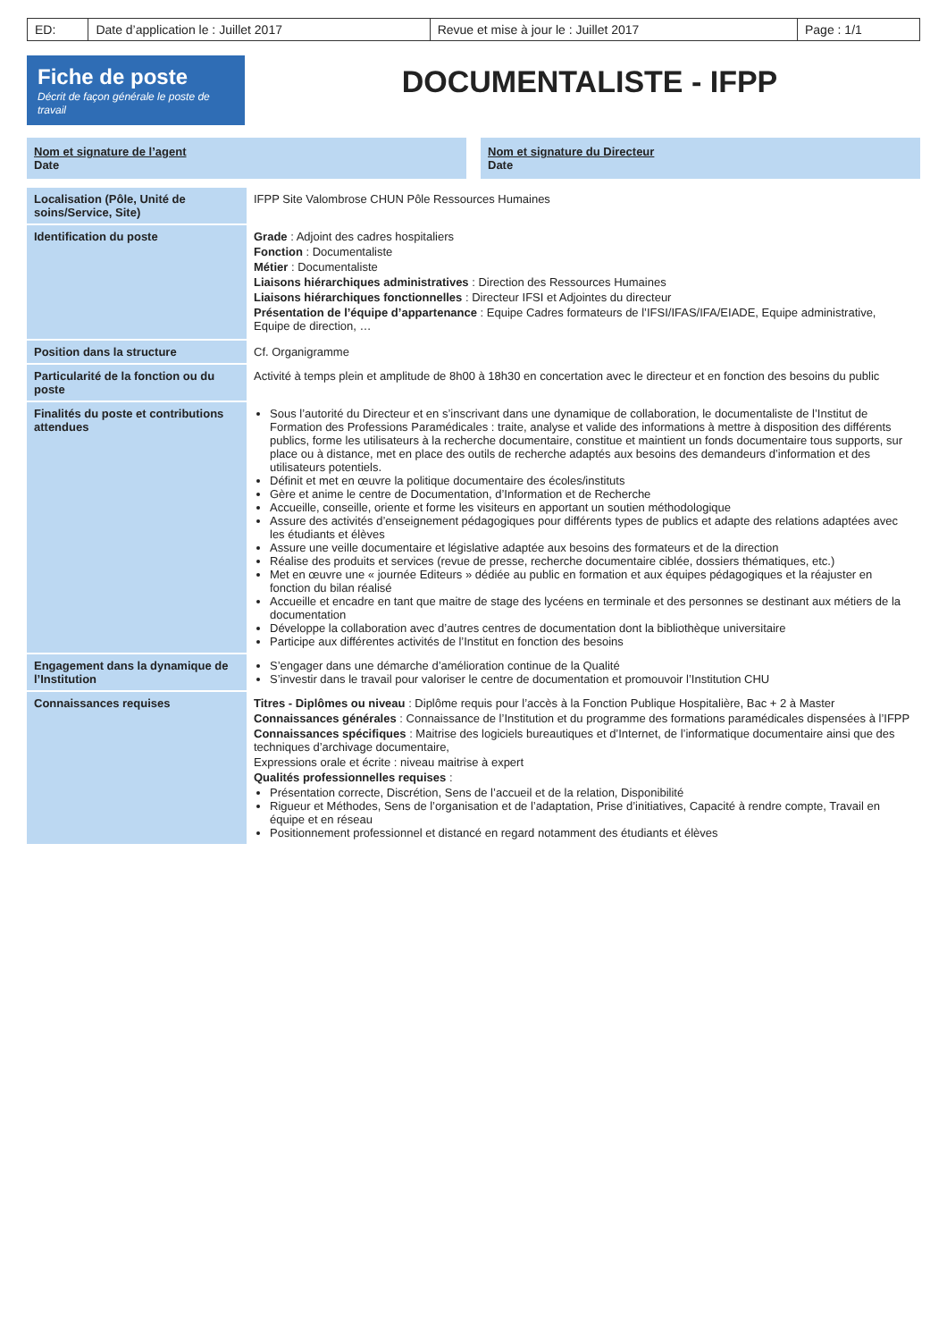| ED: | Date d’application le : Juillet 2017 | Revue et mise à jour le : Juillet 2017 | Page : 1/1 |
Fiche de poste
Décrit de façon générale le poste de travail
DOCUMENTALISTE - IFPP
Nom et signature de l’agent
Date
Nom et signature du Directeur
Date
| Localisation (Pôle, Unité de soins/Service, Site) | IFPP Site Valombrose CHUN Pôle Ressources Humaines |
| Identification du poste | Grade : Adjoint des cadres hospitaliers Fonction : Documentaliste Métier : Documentaliste Liaisons hiérarchiques administratives : Direction des Ressources Humaines Liaisons hiérarchiques fonctionnelles : Directeur IFSI et Adjointes du directeur Présentation de l’équipe d’appartenance : Equipe Cadres formateurs de l’IFSI/IFAS/IFA/EIADE, Equipe administrative, Equipe de direction, … |
| Position dans la structure | Cf. Organigramme |
| Particularité de la fonction ou du poste | Activité à temps plein et amplitude de 8h00 à 18h30 en concertation avec le directeur et en fonction des besoins du public |
| Finalités du poste et contributions attendues | Sous l’autorité du Directeur et en s’inscrivant dans une dynamique de collaboration, le documentaliste de l’Institut de Formation des Professions Paramédicales : traite, analyse et valide des informations à mettre à disposition des différents publics, forme les utilisateurs à la recherche documentaire, constitue et maintient un fonds documentaire tous supports, sur place ou à distance, met en place des outils de recherche adaptés aux besoins des demandeurs d’information et des utilisateurs potentiels. Définit et met en œuvre la politique documentaire des écoles/instituts Gère et anime le centre de Documentation, d’Information et de Recherche Accueille, conseille, oriente et forme les visiteurs en apportant un soutien méthodologique Assure des activités d’enseignement pédagogiques pour différents types de publics et adapte des relations adaptées avec les étudiants et élèves Assure une veille documentaire et législative adaptée aux besoins des formateurs et de la direction Réalise des produits et services (revue de presse, recherche documentaire ciblée, dossiers thématiques, etc.) Met en œuvre une « journée Editeurs » dédiée au public en formation et aux équipes pédagogiques et la réajuster en fonction du bilan réalisé Accueille et encadre en tant que maitre de stage des lycéens en terminale et des personnes se destinant aux métiers de la documentation Développe la collaboration avec d’autres centres de documentation dont la bibliothèque universitaire Participe aux différentes activités de l’Institut en fonction des besoins |
| Engagement dans la dynamique de l’Institution | S’engager dans une démarche d’amélioration continue de la Qualité S’investir dans le travail pour valoriser le centre de documentation et promouvoir l’Institution CHU |
| Connaissances requises | Titres - Diplômes ou niveau : Diplôme requis pour l’accès à la Fonction Publique Hospitalière, Bac + 2 à Master Connaissances générales : Connaissance de l’Institution et du programme des formations paramédicales dispensées à l’IFPP Connaissances spécifiques : Maitrise des logiciels bureautiques et d’Internet, de l’informatique documentaire ainsi que des techniques d’archivage documentaire, Expressions orale et écrite : niveau maitrise à expert Qualités professionnelles requises : Présentation correcte, Discrétion, Sens de l’accueil et de la relation, Disponibilité Rigueur et Méthodes, Sens de l’organisation et de l’adaptation, Prise d’initiatives, Capacité à rendre compte, Travail en équipe et en réseau Positionnement professionnel et distancé en regard notamment des étudiants et élèves |